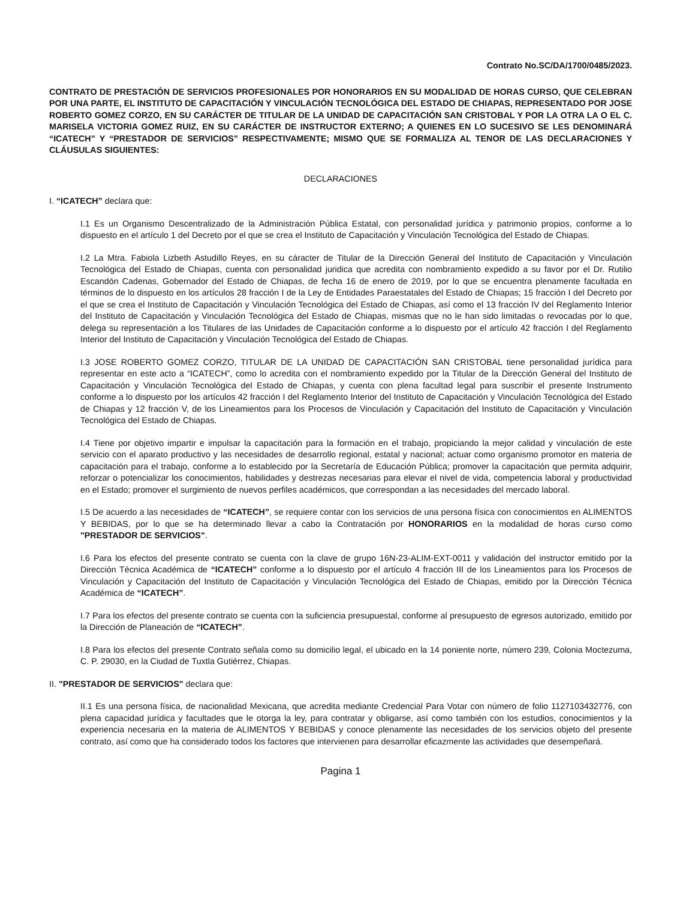Contrato No.SC/DA/1700/0485/2023.
CONTRATO DE PRESTACIÓN DE SERVICIOS PROFESIONALES POR HONORARIOS EN SU MODALIDAD DE HORAS CURSO, QUE CELEBRAN POR UNA PARTE, EL INSTITUTO DE CAPACITACIÓN Y VINCULACIÓN TECNOLÓGICA DEL ESTADO DE CHIAPAS, REPRESENTADO POR JOSE ROBERTO GOMEZ CORZO, EN SU CARÁCTER DE TITULAR DE LA UNIDAD DE CAPACITACIÓN SAN CRISTOBAL Y POR LA OTRA LA O EL C. MARISELA VICTORIA GOMEZ RUIZ, EN SU CARÁCTER DE INSTRUCTOR EXTERNO; A QUIENES EN LO SUCESIVO SE LES DENOMINARÁ “ICATECH” Y “PRESTADOR DE SERVICIOS” RESPECTIVAMENTE; MISMO QUE SE FORMALIZA AL TENOR DE LAS DECLARACIONES Y CLÁUSULAS SIGUIENTES:
DECLARACIONES
I. “ICATECH” declara que:
I.1 Es un Organismo Descentralizado de la Administración Pública Estatal, con personalidad jurídica y patrimonio propios, conforme a lo dispuesto en el artículo 1 del Decreto por el que se crea el Instituto de Capacitación y Vinculación Tecnológica del Estado de Chiapas.
I.2 La Mtra. Fabiola Lizbeth Astudillo Reyes, en su cáracter de Titular de la Dirección General del Instituto de Capacitación y Vinculación Tecnológica del Estado de Chiapas, cuenta con personalidad juridica que acredita con nombramiento expedido a su favor por el Dr. Rutilio Escandón Cadenas, Gobernador del Estado de Chiapas, de fecha 16 de enero de 2019, por lo que se encuentra plenamente facultada en términos de lo dispuesto en los artículos 28 fracción I de la Ley de Entidades Paraestatales del Estado de Chiapas; 15 fracción I del Decreto por el que se crea el Instituto de Capacitación y Vinculación Tecnológica del Estado de Chiapas, así como el 13 fracción IV del Reglamento Interior del Instituto de Capacitación y Vinculación Tecnológica del Estado de Chiapas, mismas que no le han sido limitadas o revocadas por lo que, delega su representación a los Titulares de las Unidades de Capacitación conforme a lo dispuesto por el artículo 42 fracción I del Reglamento Interior del Instituto de Capacitación y Vinculación Tecnológica del Estado de Chiapas.
I.3 JOSE ROBERTO GOMEZ CORZO, TITULAR DE LA UNIDAD DE CAPACITACIÓN SAN CRISTOBAL tiene personalidad jurídica para representar en este acto a “ICATECH”, como lo acredita con el nombramiento expedido por la Titular de la Dirección General del Instituto de Capacitación y Vinculación Tecnológica del Estado de Chiapas, y cuenta con plena facultad legal para suscribir el presente Instrumento conforme a lo dispuesto por los artículos 42 fracción I del Reglamento Interior del Instituto de Capacitación y Vinculación Tecnológica del Estado de Chiapas y 12 fracción V, de los Lineamientos para los Procesos de Vinculación y Capacitación del Instituto de Capacitación y Vinculación Tecnológica del Estado de Chiapas.
I.4 Tiene por objetivo impartir e impulsar la capacitación para la formación en el trabajo, propiciando la mejor calidad y vinculación de este servicio con el aparato productivo y las necesidades de desarrollo regional, estatal y nacional; actuar como organismo promotor en materia de capacitación para el trabajo, conforme a lo establecido por la Secretaría de Educación Pública; promover la capacitación que permita adquirir, reforzar o potencializar los conocimientos, habilidades y destrezas necesarias para elevar el nivel de vida, competencia laboral y productividad en el Estado; promover el surgimiento de nuevos perfiles académicos, que correspondan a las necesidades del mercado laboral.
I.5 De acuerdo a las necesidades de “ICATECH”, se requiere contar con los servicios de una persona física con conocimientos en ALIMENTOS Y BEBIDAS, por lo que se ha determinado llevar a cabo la Contratación por HONORARIOS en la modalidad de horas curso como "PRESTADOR DE SERVICIOS".
I.6 Para los efectos del presente contrato se cuenta con la clave de grupo 16N-23-ALIM-EXT-0011 y validación del instructor emitido por la Dirección Técnica Académica de “ICATECH” conforme a lo dispuesto por el artículo 4 fracción III de los Lineamientos para los Procesos de Vinculación y Capacitación del Instituto de Capacitación y Vinculación Tecnológica del Estado de Chiapas, emitido por la Dirección Técnica Académica de “ICATECH”.
I.7 Para los efectos del presente contrato se cuenta con la suficiencia presupuestal, conforme al presupuesto de egresos autorizado, emitido por la Dirección de Planeación de “ICATECH”.
I.8 Para los efectos del presente Contrato señala como su domicilio legal, el ubicado en la 14 poniente norte, número 239, Colonia Moctezuma, C. P. 29030, en la Ciudad de Tuxtla Gutiérrez, Chiapas.
II. "PRESTADOR DE SERVICIOS" declara que:
II.1 Es una persona física, de nacionalidad Mexicana, que acredita mediante Credencial Para Votar con número de folio 1127103432776, con plena capacidad jurídica y facultades que le otorga la ley, para contratar y obligarse, así como también con los estudios, conocimientos y la experiencia necesaria en la materia de ALIMENTOS Y BEBIDAS y conoce plenamente las necesidades de los servicios objeto del presente contrato, así como que ha considerado todos los factores que intervienen para desarrollar eficazmente las actividades que desempeñará.
Pagina 1